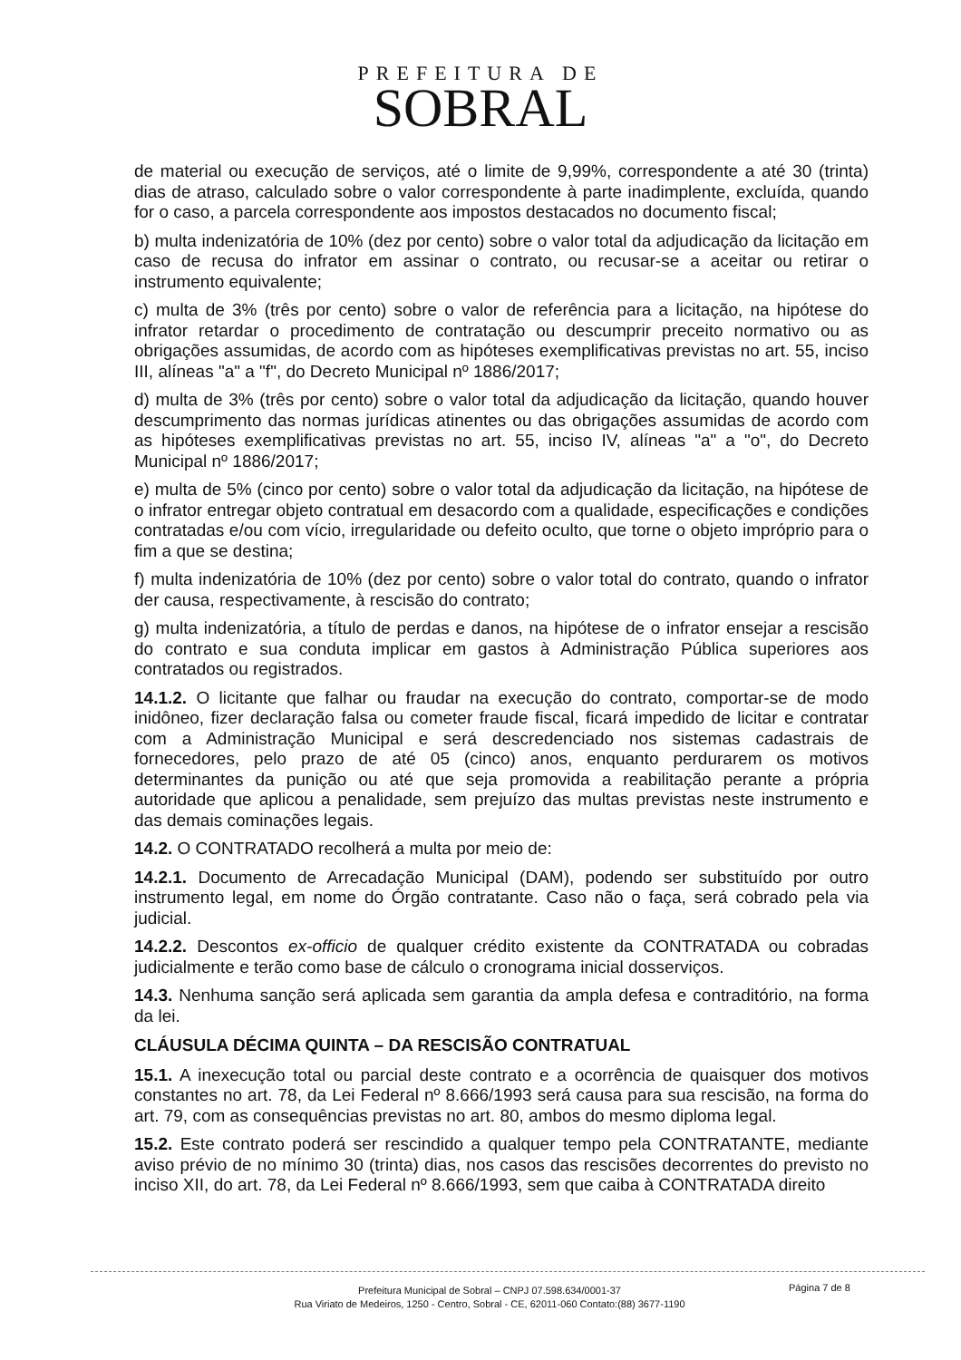PREFEITURA DE
SOBRAL
de material ou execução de serviços, até o limite de 9,99%, correspondente a até 30 (trinta) dias de atraso, calculado sobre o valor correspondente à parte inadimplente, excluída, quando for o caso, a parcela correspondente aos impostos destacados no documento fiscal;
b) multa indenizatória de 10% (dez por cento) sobre o valor total da adjudicação da licitação em caso de recusa do infrator em assinar o contrato, ou recusar-se a aceitar ou retirar o instrumento equivalente;
c) multa de 3% (três por cento) sobre o valor de referência para a licitação, na hipótese do infrator retardar o procedimento de contratação ou descumprir preceito normativo ou as obrigações assumidas, de acordo com as hipóteses exemplificativas previstas no art. 55, inciso III, alíneas "a" a "f", do Decreto Municipal nº 1886/2017;
d) multa de 3% (três por cento) sobre o valor total da adjudicação da licitação, quando houver descumprimento das normas jurídicas atinentes ou das obrigações assumidas de acordo com as hipóteses exemplificativas previstas no art. 55, inciso IV, alíneas "a" a "o", do Decreto Municipal nº 1886/2017;
e) multa de 5% (cinco por cento) sobre o valor total da adjudicação da licitação, na hipótese de o infrator entregar objeto contratual em desacordo com a qualidade, especificações e condições contratadas e/ou com vício, irregularidade ou defeito oculto, que torne o objeto impróprio para o fim a que se destina;
f) multa indenizatória de 10% (dez por cento) sobre o valor total do contrato, quando o infrator der causa, respectivamente, à rescisão do contrato;
g) multa indenizatória, a título de perdas e danos, na hipótese de o infrator ensejar a rescisão do contrato e sua conduta implicar em gastos à Administração Pública superiores aos contratados ou registrados.
14.1.2. O licitante que falhar ou fraudar na execução do contrato, comportar-se de modo inidôneo, fizer declaração falsa ou cometer fraude fiscal, ficará impedido de licitar e contratar com a Administração Municipal e será descredenciado nos sistemas cadastrais de fornecedores, pelo prazo de até 05 (cinco) anos, enquanto perdurarem os motivos determinantes da punição ou até que seja promovida a reabilitação perante a própria autoridade que aplicou a penalidade, sem prejuízo das multas previstas neste instrumento e das demais cominações legais.
14.2. O CONTRATADO recolherá a multa por meio de:
14.2.1. Documento de Arrecadação Municipal (DAM), podendo ser substituído por outro instrumento legal, em nome do Órgão contratante. Caso não o faça, será cobrado pela via judicial.
14.2.2. Descontos ex-officio de qualquer crédito existente da CONTRATADA ou cobradas judicialmente e terão como base de cálculo o cronograma inicial dosserviços.
14.3. Nenhuma sanção será aplicada sem garantia da ampla defesa e contraditório, na forma da lei.
CLÁUSULA DÉCIMA QUINTA – DA RESCISÃO CONTRATUAL
15.1. A inexecução total ou parcial deste contrato e a ocorrência de quaisquer dos motivos constantes no art. 78, da Lei Federal nº 8.666/1993 será causa para sua rescisão, na forma do art. 79, com as consequências previstas no art. 80, ambos do mesmo diploma legal.
15.2. Este contrato poderá ser rescindido a qualquer tempo pela CONTRATANTE, mediante aviso prévio de no mínimo 30 (trinta) dias, nos casos das rescisões decorrentes do previsto no inciso XII, do art. 78, da Lei Federal nº 8.666/1993, sem que caiba à CONTRATADA direito
Prefeitura Municipal de Sobral – CNPJ 07.598.634/0001-37
Rua Viriato de Medeiros, 1250 - Centro, Sobral - CE, 62011-060 Contato:(88) 3677-1190
Página 7 de 8